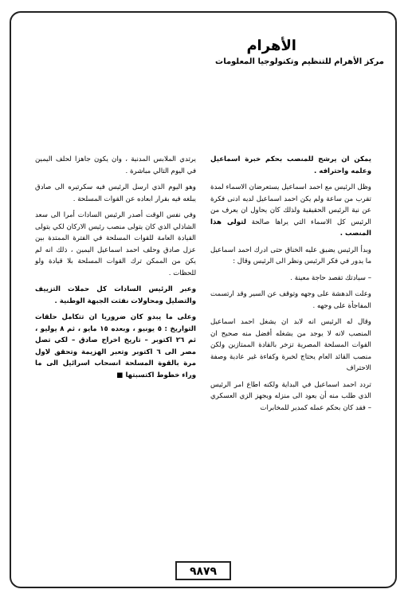الأهرام
مركز الأهرام للتنظيم وتكنولوجيا المعلومات
يمكن ان يرشح للمنصب بحكم خبرة اسماعيل وعلمه واحترافه .
وظل الرئيس مع احمد اسماعيل يستعرضان الاسماء لمدة تقرب من ساعة ولم يكن احمد اسماعيل لديه ادنى فكرة عن نية الرئيس الحقيقية ولذلك كان يحاول ان يعرف من الرئيس كل الاسماء التي يراها صالحة لتولي هذا المنصب .
وبدأ الرئيس يضيق عليه الخناق حتى ادرك احمد اسماعيل ما يدور في فكر الرئيس ونظر الى الرئيس وقال :
– سيادتك تقصد حاجة معينة .
وعلت الدهشة على وجهه وتوقف عن السير وقد ارتسمت المفاجأة على وجهه .
وقال له الرئيس انه لابد ان يشغل احمد اسماعيل المنصب لانه لا يوجد من يشغله أفضل منه صحيح ان القوات المسلحة المصرية تزخر بالقادة الممتازين ولكن منصب القائد العام يحتاج لخبرة وكفاءة غير عادية وصفة الاحتراف
تردد احمد اسماعيل في البداية ولكنه اطاع امر الرئيس الذي طلب منه أن يعود الى منزله ويجهز الزي العسكري – فقد كان بحكم عمله كمدير للمخابرات
يرتدي الملابس المدنية ، وان يكون جاهزا لحلف اليمين في اليوم التالي مباشرة .
وهو اليوم الذي ارسل الرئيس فيه سكرتيره الى صادق يبلغه فيه بقرار ابعاده عن القوات المسلحة .
وفي نفس الوقت أصدر الرئيس السادات أمرا الى سعد الشاذلي الذي كان يتولى منصب رئيس الاركان لكي يتولى القيادة العامة للقوات المسلحة في الفترة الممتدة بين عزل صادق وحلف احمد اسماعيل اليمين ، ذلك انه لم يكن من الممكن ترك القوات المسلحة بلا قيادة ولو للحظات .
وعبر الرئيس السادات كل حملات التزييف والتضليل ومحاولات نفثت الجبهة الوطنية .
وعلى ما يبدو كان ضروريا ان تتكامل حلقات التواريخ : ٥ يونيو ، وبعده ١٥ مايو ، ثم ٨ يوليو ، ثم ٢٦ اكتوبر – تاريخ اخراج صادق – لكي تصل مصر الى ٦ اكتوبر وتعبر الهزيمة وتحقق لاول مرة بالقوة المسلحة انسحاب اسرائيل الى ما وراء خطوط اكتسبتها ■
٩٨٧٩